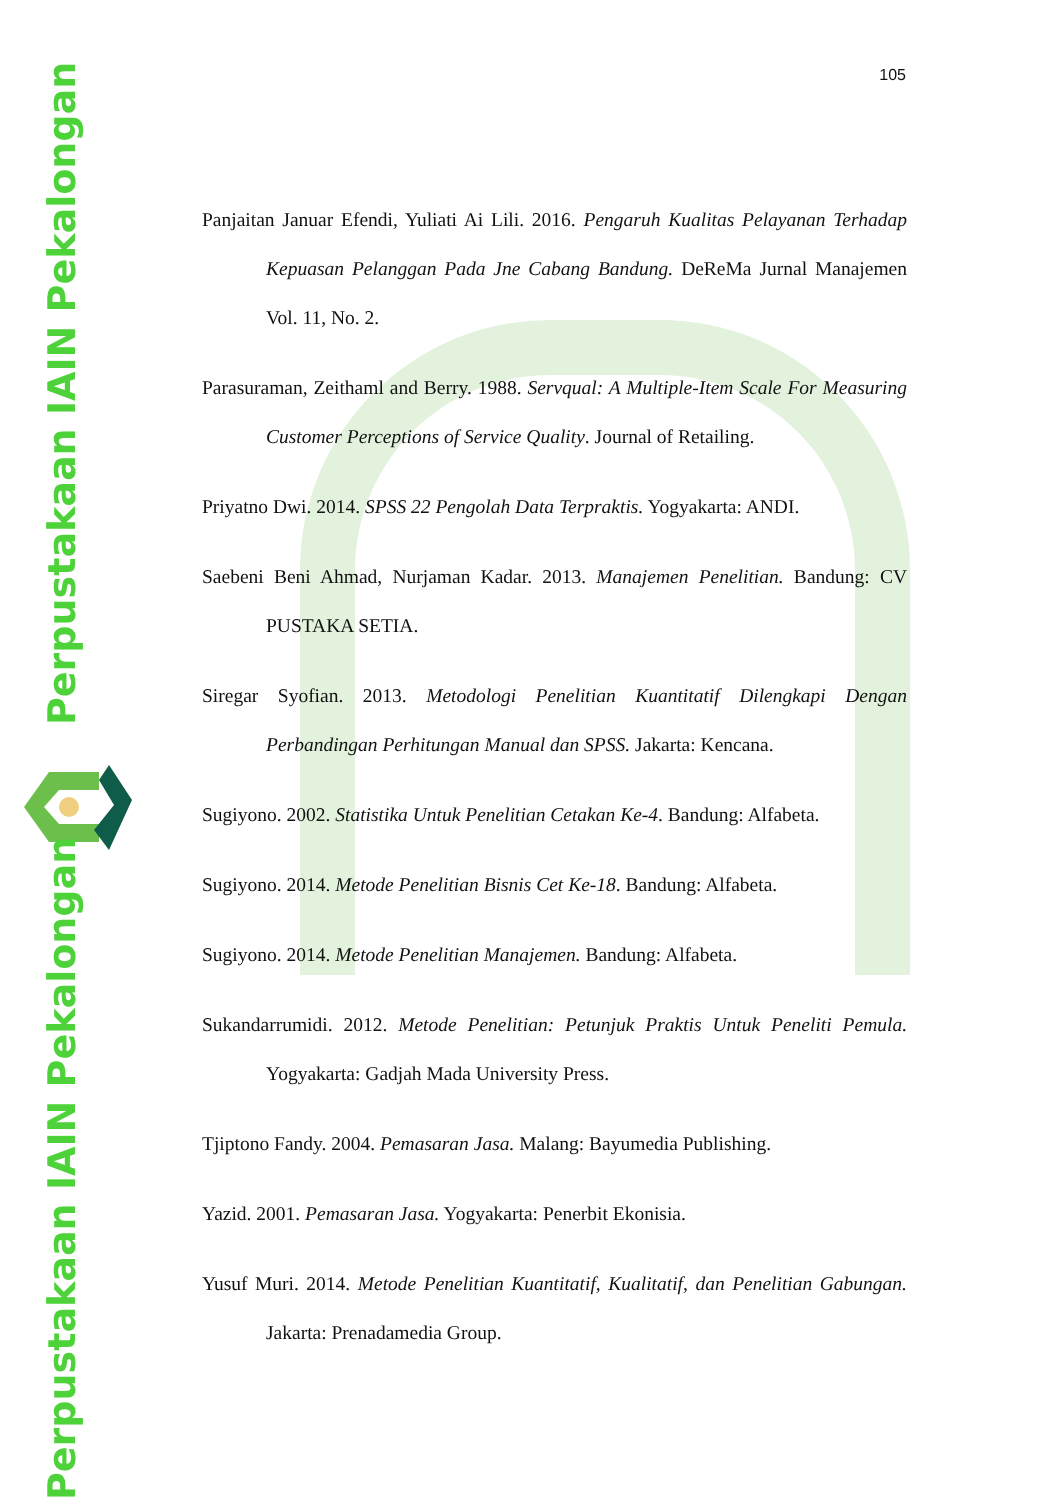105
Perpustakaan IAIN Pekalongan
Perpustakaan IAIN Pekalongan
Panjaitan Januar Efendi, Yuliati Ai Lili. 2016. Pengaruh Kualitas Pelayanan Terhadap Kepuasan Pelanggan Pada Jne Cabang Bandung. DeReMa Jurnal Manajemen Vol. 11, No. 2.
Parasuraman, Zeithaml and Berry. 1988. Servqual: A Multiple-Item Scale For Measuring Customer Perceptions of Service Quality. Journal of Retailing.
Priyatno Dwi. 2014. SPSS 22 Pengolah Data Terpraktis. Yogyakarta: ANDI.
Saebeni Beni Ahmad, Nurjaman Kadar. 2013. Manajemen Penelitian. Bandung: CV PUSTAKA SETIA.
Siregar Syofian. 2013. Metodologi Penelitian Kuantitatif Dilengkapi Dengan Perbandingan Perhitungan Manual dan SPSS. Jakarta: Kencana.
Sugiyono. 2002. Statistika Untuk Penelitian Cetakan Ke-4. Bandung: Alfabeta.
Sugiyono. 2014. Metode Penelitian Bisnis Cet Ke-18. Bandung: Alfabeta.
Sugiyono. 2014. Metode Penelitian Manajemen. Bandung: Alfabeta.
Sukandarrumidi. 2012. Metode Penelitian: Petunjuk Praktis Untuk Peneliti Pemula. Yogyakarta: Gadjah Mada University Press.
Tjiptono Fandy. 2004. Pemasaran Jasa. Malang: Bayumedia Publishing.
Yazid. 2001. Pemasaran Jasa. Yogyakarta: Penerbit Ekonisia.
Yusuf Muri. 2014. Metode Penelitian Kuantitatif, Kualitatif, dan Penelitian Gabungan. Jakarta: Prenadamedia Group.